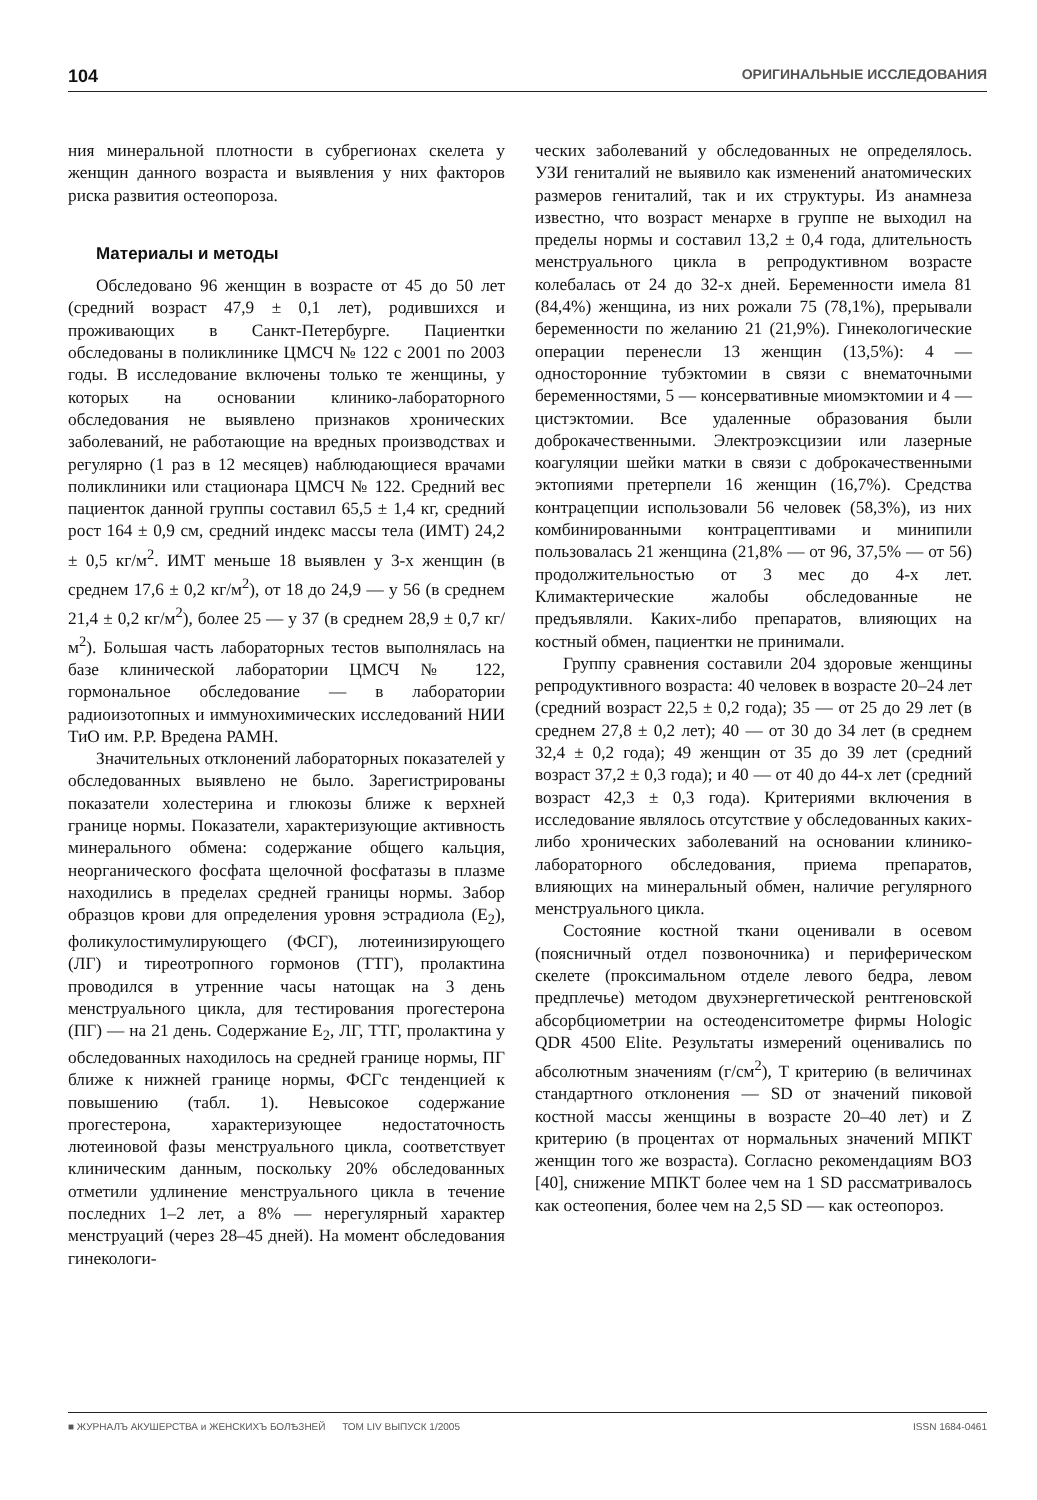104 ОРИГИНАЛЬНЫЕ ИССЛЕДОВАНИЯ
ния минеральной плотности в субрегионах скелета у женщин данного возраста и выявления у них факторов риска развития остеопороза.
Материалы и методы
Обследовано 96 женщин в возрасте от 45 до 50 лет (средний возраст 47,9 ± 0,1 лет), родившихся и проживающих в Санкт-Петербурге. Пациентки обследованы в поликлинике ЦМСЧ № 122 с 2001 по 2003 годы. В исследование включены только те женщины, у которых на основании клинико-лабораторного обследования не выявлено признаков хронических заболеваний, не работающие на вредных производствах и регулярно (1 раз в 12 месяцев) наблюдающиеся врачами поликлиники или стационара ЦМСЧ № 122. Средний вес пациенток данной группы составил 65,5 ± 1,4 кг, средний рост 164 ± 0,9 см, средний индекс массы тела (ИМТ) 24,2 ± 0,5 кг/м<sup>2</sup>. ИМТ меньше 18 выявлен у 3-х женщин (в среднем 17,6 ± 0,2 кг/м<sup>2</sup>), от 18 до 24,9 — у 56 (в среднем 21,4 ± 0,2 кг/м<sup>2</sup>), более 25 — у 37 (в среднем 28,9 ± 0,7 кг/м<sup>2</sup>). Большая часть лабораторных тестов выполнялась на базе клинической лаборатории ЦМСЧ № 122, гормональное обследование — в лаборатории радиоизотопных и иммунохимических исследований НИИ ТиО им. Р.Р. Вредена РАМН.
Значительных отклонений лабораторных показателей у обследованных выявлено не было. Зарегистрированы показатели холестерина и глюкозы ближе к верхней границе нормы. Показатели, характеризующие активность минерального обмена: содержание общего кальция, неорганического фосфата щелочной фосфатазы в плазме находились в пределах средней границы нормы. Забор образцов крови для определения уровня эстрадиола (E<sub>2</sub>), фоликулостимулирующего (ФСГ), лютеинизирующего (ЛГ) и тиреотропного гормонов (ТТГ), пролактина проводился в утренние часы натощак на 3 день менструального цикла, для тестирования прогестерона (ПГ) — на 21 день. Содержание E<sub>2</sub>, ЛГ, ТТГ, пролактина у обследованных находилось на средней границе нормы, ПГ ближе к нижней границе нормы, ФСГс тенденцией к повышению (табл. 1). Невысокое содержание прогестерона, характеризующее недостаточность лютеиновой фазы менструального цикла, соответствует клиническим данным, поскольку 20% обследованных отметили удлинение менструального цикла в течение последних 1–2 лет, а 8% — нерегулярный характер менструаций (через 28–45 дней). На момент обследования гинекологи-
ческих заболеваний у обследованных не определялось. УЗИ гениталий не выявило как изменений анатомических размеров гениталий, так и их структуры. Из анамнеза известно, что возраст менархе в группе не выходил на пределы нормы и составил 13,2 ± 0,4 года, длительность менструального цикла в репродуктивном возрасте колебалась от 24 до 32-х дней. Беременности имела 81 (84,4%) женщина, из них рожали 75 (78,1%), прерывали беременности по желанию 21 (21,9%). Гинекологические операции перенесли 13 женщин (13,5%): 4 — односторонние тубэктомии в связи с внематочными беременностями, 5 — консервативные миомэктомии и 4 — цистэктомии. Все удаленные образования были доброкачественными. Электроэксцизии или лазерные коагуляции шейки матки в связи с доброкачественными эктопиями претерпели 16 женщин (16,7%). Средства контрацепции использовали 56 человек (58,3%), из них комбинированными контрацептивами и минипили пользовалась 21 женщина (21,8% — от 96, 37,5% — от 56) продолжительностью от 3 мес до 4-х лет. Климактерические жалобы обследованные не предъявляли. Каких-либо препаратов, влияющих на костный обмен, пациентки не принимали.
Группу сравнения составили 204 здоровые женщины репродуктивного возраста: 40 человек в возрасте 20–24 лет (средний возраст 22,5 ± 0,2 года); 35 — от 25 до 29 лет (в среднем 27,8 ± 0,2 лет); 40 — от 30 до 34 лет (в среднем 32,4 ± 0,2 года); 49 женщин от 35 до 39 лет (средний возраст 37,2 ± 0,3 года); и 40 — от 40 до 44-х лет (средний возраст 42,3 ± 0,3 года). Критериями включения в исследование являлось отсутствие у обследованных каких-либо хронических заболеваний на основании клинико-лабораторного обследования, приема препаратов, влияющих на минеральный обмен, наличие регулярного менструального цикла.
Состояние костной ткани оценивали в осевом (поясничный отдел позвоночника) и периферическом скелете (проксимальном отделе левого бедра, левом предплечье) методом двухэнергетической рентгеновской абсорбциометрии на остеоденситометре фирмы Hologic QDR 4500 Elite. Результаты измерений оценивались по абсолютным значениям (г/см<sup>2</sup>), T критерию (в величинах стандартного отклонения — SD от значений пиковой костной массы женщины в возрасте 20–40 лет) и Z критерию (в процентах от нормальных значений МПКТ женщин того же возраста). Согласно рекомендациям ВОЗ [40], снижение МПКТ более чем на 1 SD рассматривалось как остеопения, более чем на 2,5 SD — как остеопороз.
■ ЖУРНАЛЪ АКУШЕРСТВА и ЖЕНСКИХЪ БОЛѢЗНЕЙ ТОМ LIV ВЫПУСК 1/2005 ISSN 1684-0461